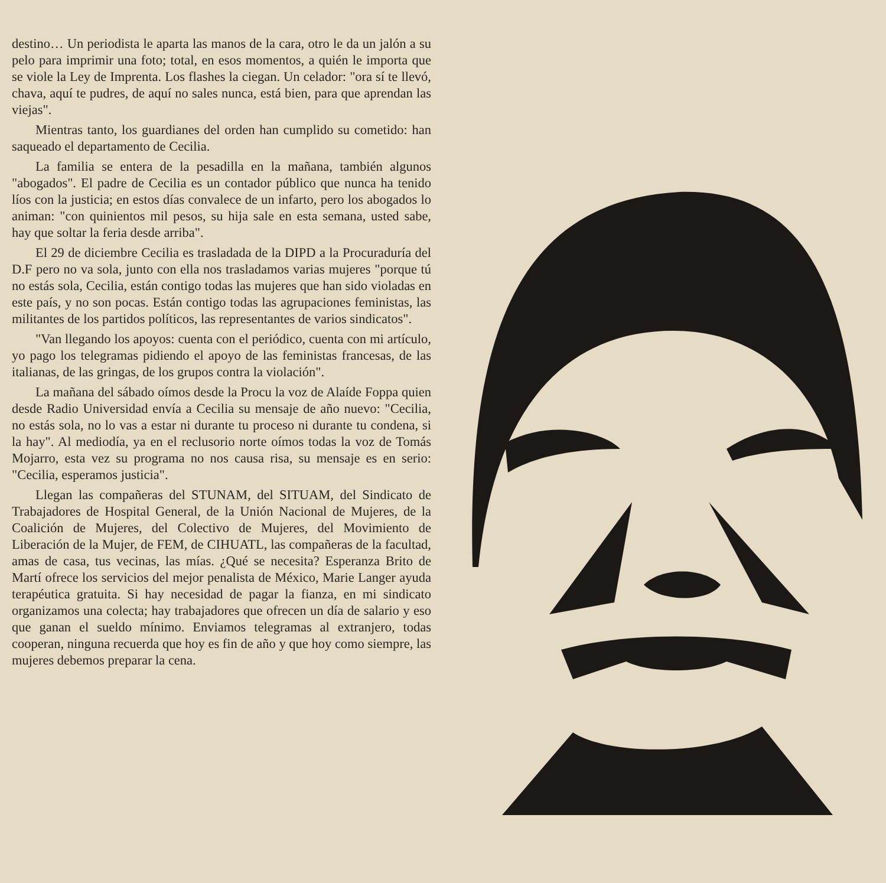destino… Un periodista le aparta las manos de la cara, otro le da un jalón a su pelo para imprimir una foto; total, en esos momentos, a quién le importa que se viole la Ley de Imprenta. Los flashes la ciegan. Un celador: "ora sí te llevó, chava, aquí te pudres, de aquí no sales nunca, está bien, para que aprendan las viejas".
Mientras tanto, los guardianes del orden han cumplido su cometido: han saqueado el departamento de Cecilia.
La familia se entera de la pesadilla en la mañana, también algunos "abogados". El padre de Cecilia es un contador público que nunca ha tenido líos con la justicia; en estos días convalece de un infarto, pero los abogados lo animan: "con quinientos mil pesos, su hija sale en esta semana, usted sabe, hay que soltar la feria desde arriba".
El 29 de diciembre Cecilia es trasladada de la DIPD a la Procuraduría del D.F pero no va sola, junto con ella nos trasladamos varias mujeres "porque tú no estás sola, Cecilia, están contigo todas las mujeres que han sido violadas en este país, y no son pocas. Están contigo todas las agrupaciones feministas, las militantes de los partidos políticos, las representantes de varios sindicatos".
"Van llegando los apoyos: cuenta con el periódico, cuenta con mi artículo, yo pago los telegramas pidiendo el apoyo de las feministas francesas, de las italianas, de las gringas, de los grupos contra la violación".
La mañana del sábado oímos desde la Procu la voz de Alaíde Foppa quien desde Radio Universidad envía a Cecilia su mensaje de año nuevo: "Cecilia, no estás sola, no lo vas a estar ni durante tu proceso ni durante tu condena, si la hay". Al mediodía, ya en el reclusorio norte oímos todas la voz de Tomás Mojarro, esta vez su programa no nos causa risa, su mensaje es en serio: "Cecilia, esperamos justicia".
Llegan las compañeras del STUNAM, del SITUAM, del Sindicato de Trabajadores de Hospital General, de la Unión Nacional de Mujeres, de la Coalición de Mujeres, del Colectivo de Mujeres, del Movimiento de Liberación de la Mujer, de FEM, de CIHUATL, las compañeras de la facultad, amas de casa, tus vecinas, las mías. ¿Qué se necesita? Esperanza Brito de Martí ofrece los servicios del mejor penalista de México, Marie Langer ayuda terapéutica gratuita. Si hay necesidad de pagar la fianza, en mi sindicato organizamos una colecta; hay trabajadores que ofrecen un día de salario y eso que ganan el sueldo mínimo. Enviamos telegramas al extranjero, todas cooperan, ninguna recuerda que hoy es fin de año y que hoy como siempre, las mujeres debemos preparar la cena.